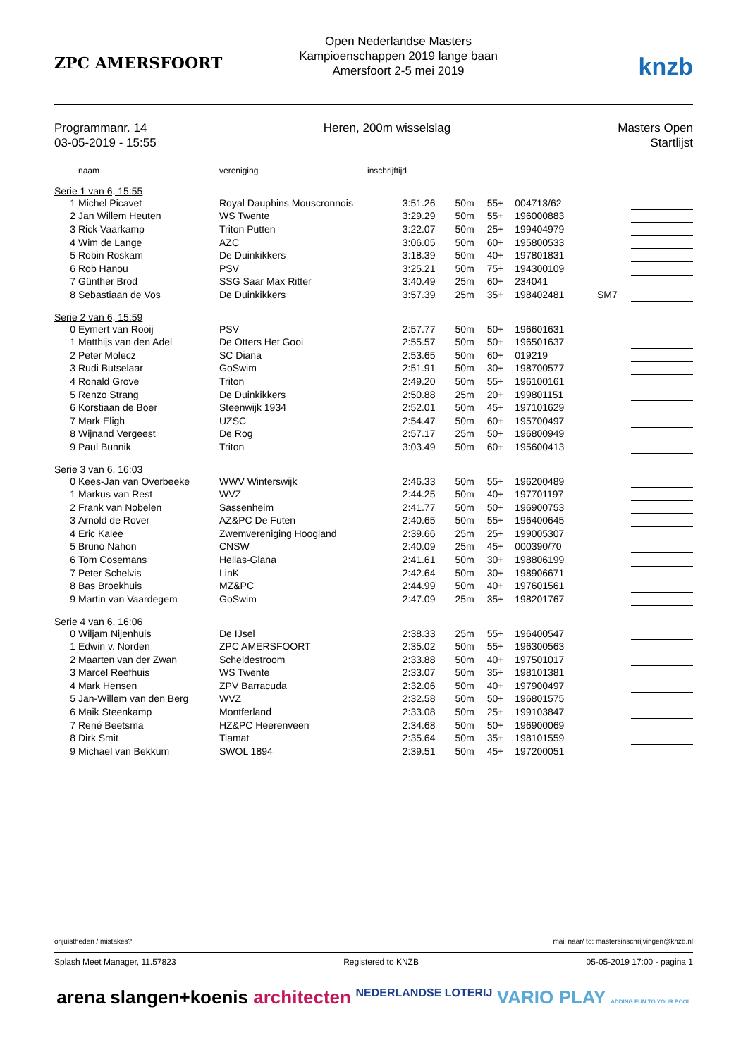ZPC AMERSFOORT
Open Nederlandse Masters
Kampioenschappen 2019 lange baan
Amersfoort 2-5 mei 2019
knzb
Programmanr. 14
03-05-2019 - 15:55
Heren, 200m wisselslag Masters Open
Startlijst
| | naam | vereniging | inschrijftijd | | | | | |
| --- | --- | --- | --- | --- | --- | --- | --- | --- |
| Serie 1 van 6, 15:55 | | | | | | | | |
| 1 | Michel Picavet | Royal Dauphins Mouscronnois | 3:51.26 | 50m | 55+ | 004713/62 | | |
| 2 | Jan Willem Heuten | WS Twente | 3:29.29 | 50m | 55+ | 196000883 | | |
| 3 | Rick Vaarkamp | Triton Putten | 3:22.07 | 50m | 25+ | 199404979 | | |
| 4 | Wim de Lange | AZC | 3:06.05 | 50m | 60+ | 195800533 | | |
| 5 | Robin Roskam | De Duinkikkers | 3:18.39 | 50m | 40+ | 197801831 | | |
| 6 | Rob Hanou | PSV | 3:25.21 | 50m | 75+ | 194300109 | | |
| 7 | Günther Brod | SSG Saar Max Ritter | 3:40.49 | 25m | 60+ | 234041 | | |
| 8 | Sebastiaan de Vos | De Duinkikkers | 3:57.39 | 25m | 35+ | 198402481 | SM7 | |
| Serie 2 van 6, 15:59 | | | | | | | | |
| 0 | Eymert van Rooij | PSV | 2:57.77 | 50m | 50+ | 196601631 | | |
| 1 | Matthijs van den Adel | De Otters Het Gooi | 2:55.57 | 50m | 50+ | 196501637 | | |
| 2 | Peter Molecz | SC Diana | 2:53.65 | 50m | 60+ | 019219 | | |
| 3 | Rudi Butselaar | GoSwim | 2:51.91 | 50m | 30+ | 198700577 | | |
| 4 | Ronald Grove | Triton | 2:49.20 | 50m | 55+ | 196100161 | | |
| 5 | Renzo Strang | De Duinkikkers | 2:50.88 | 25m | 20+ | 199801151 | | |
| 6 | Korstiaan de Boer | Steenwijk 1934 | 2:52.01 | 50m | 45+ | 197101629 | | |
| 7 | Mark Eligh | UZSC | 2:54.47 | 50m | 60+ | 195700497 | | |
| 8 | Wijnand Vergeest | De Rog | 2:57.17 | 25m | 50+ | 196800949 | | |
| 9 | Paul Bunnik | Triton | 3:03.49 | 50m | 60+ | 195600413 | | |
| Serie 3 van 6, 16:03 | | | | | | | | |
| 0 | Kees-Jan van Overbeeke | WWV Winterswijk | 2:46.33 | 50m | 55+ | 196200489 | | |
| 1 | Markus van Rest | WVZ | 2:44.25 | 50m | 40+ | 197701197 | | |
| 2 | Frank van Nobelen | Sassenheim | 2:41.77 | 50m | 50+ | 196900753 | | |
| 3 | Arnold de Rover | AZ&PC De Futen | 2:40.65 | 50m | 55+ | 196400645 | | |
| 4 | Eric Kalee | Zwemvereniging Hoogland | 2:39.66 | 25m | 25+ | 199005307 | | |
| 5 | Bruno Nahon | CNSW | 2:40.09 | 25m | 45+ | 000390/70 | | |
| 6 | Tom Cosemans | Hellas-Glana | 2:41.61 | 50m | 30+ | 198806199 | | |
| 7 | Peter Schelvis | LinK | 2:42.64 | 50m | 30+ | 198906671 | | |
| 8 | Bas Broekhuis | MZ&PC | 2:44.99 | 50m | 40+ | 197601561 | | |
| 9 | Martin van Vaardegem | GoSwim | 2:47.09 | 25m | 35+ | 198201767 | | |
| Serie 4 van 6, 16:06 | | | | | | | | |
| 0 | Wiljam Nijenhuis | De IJsel | 2:38.33 | 25m | 55+ | 196400547 | | |
| 1 | Edwin v. Norden | ZPC AMERSFOORT | 2:35.02 | 50m | 55+ | 196300563 | | |
| 2 | Maarten van der Zwan | Scheldestroom | 2:33.88 | 50m | 40+ | 197501017 | | |
| 3 | Marcel Reefhuis | WS Twente | 2:33.07 | 50m | 35+ | 198101381 | | |
| 4 | Mark Hensen | ZPV Barracuda | 2:32.06 | 50m | 40+ | 197900497 | | |
| 5 | Jan-Willem van den Berg | WVZ | 2:32.58 | 50m | 50+ | 196801575 | | |
| 6 | Maik Steenkamp | Montferland | 2:33.08 | 50m | 25+ | 199103847 | | |
| 7 | René Beetsma | HZ&PC Heerenveen | 2:34.68 | 50m | 50+ | 196900069 | | |
| 8 | Dirk Smit | Tiamat | 2:35.64 | 50m | 35+ | 198101559 | | |
| 9 | Michael van Bekkum | SWOL 1894 | 2:39.51 | 50m | 45+ | 197200051 | | |
onjuistheden / mistakes? mail naar/ to: mastersinschrijvingen@knzb.nl
Splash Meet Manager, 11.57823 Registered to KNZB 05-05-2019 17:00 - pagina 1
arena slangen+koenis architecten NEDERLANDSE LOTERIJ VARIO PLAY ADDING FUN TO YOUR POOL